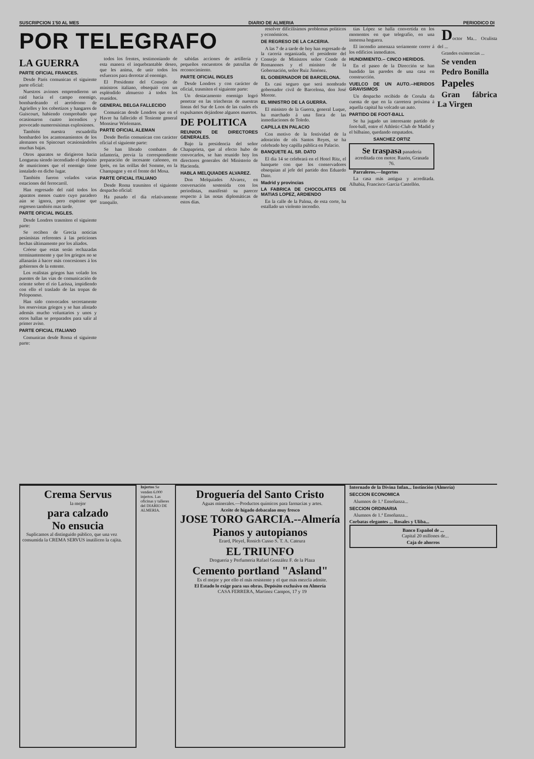SUSCRIPCION 1'50 AL MES DIARIO DE ALMERIA PERIODICO DI
POR TELEGRAFO
LA GUERRA
PARTE OFICIAL FRANCES.
Desde París comunican el siguiente parte oficial:
Nuestros aviones emprendieron un raid hacia el campo enemigo, bombardeando el aeródromo de Agrielles y los cobertizos y hangares de Guiscourt, habiendo comprobado que ocasionaron cuatro incendios y provocado numerosísimas explosiones.
También nuestra escuadrilla bombardeó los acantonamientos de los alemanes en Spincourt ocasionándoles muchas bajas.
Otros aparatos se dirigieron hacia Longueau siendo incendiado el depósito de municiones que el enemigo tiene instalado en dicho lugar.
También fueron volados varias estaciones del ferrocarril.
Han regresado del raid todos los aparatos menos cuatro cuyo paradero aún se ignora, pero espérase que regresen también mas tarde.
PARTE OFICIAL INGLES.
Desde Londres trasmiten el siguiente parte:
Se reciben de Grecia noticias pesimistas referentes á las peticiones hechas últimamente por los aliados.
Créese que estas serán rechazadas terminantemente y que los griegos no se allanarán á hacer más concesiones á los gobiernos de la entente.
Los realistas griegos han volado los puentes de las vías de comunicación de oriente sobre el río Larissa, impidiendo con ello el traslado de las tropas de Peloponeso.
Han sido convocados secretamente los reservistas griegos y se han alistado además mucho voluntarios y unos y otros hallan se preparados para salir al primer aviso.
PARTE OFICIAL ITALIANO
Comunican desde Roma el siguiente parte:
todos los frentes, testimoniando de esta manera el inquebrantable deseo, que les anima, de unir todos los esfuerzos para derrotar al enemigo.
El Presidente del Consejo de ministros italiano, obsequió con un espléndido almuerzo á todos los reunidos.
GENERAL BELGA FALLECIDO
Comunican desde Londres que en el Havre ha fallecido el Teniente general Monsieur Wielemans.
PARTE OFICIAL ALEMAN
Desde Berlín comunican con carácter oficial el siguiente parte:
Se han librado combates de infantería, previa la correspondiente preparación de incesante cañoneo, en Iprés, en las orillas del Somme, en la Champagne y en el frente del Mosa.
PARTE OFICIAL ITALIANO
Desde Roma trasmiten el siguiente despacho oficial:
Ha pasado el día relativamente tranquilo.
sabidas acciones de artillería y pequeños encuentros de patrullas de reconocimiento.
PARTE OFICIAL INGLES
Desde Londres y con carácter de oficial, trasmiten el siguiente parte:
Un destacamento enemigo logró penetrar en las trincheras de nuestras líneas del Sur de Loos de las cuales els expulsamos dejándose algunos muertos.
DE POLITICA
REUNION DE DIRECTORES GENERALES.
Bajo la presidencia del señor Chapaprieta, que al efecto hubo de convocarlos, se han reunido hoy los directores generales del Ministerio de Hacienda.
HABLA MELQUIADES ALVAREZ.
Don Melquiades Alvarez, en conversación sostenida con los periodistas, manifestó su parecer respecto á las notas diplomáticas de estos días.
resolver dificilísimos problemas políticos y económicos.
DE REGRESO DE LA CACERIA.
A las 7 de a tarde de hoy han regresado de la cacería organizada, el presidente del Consejo de Ministros señor Conde de Romanones y el ministro de la Gobernación, señor Ruiz Jiménez.
EL GOBERNADOR DE BARCELONA.
Es casi seguro que será nombrado gobernador civil de Barcelona, don José Morote.
EL MINISTRO DE LA GUERRA.
El ministro de la Guerra, general Luque, ha marchado á una finca de las inmediaciones de Toledo.
CAPILLA EN PALACIO
Con motivo de la festividad de la adoración de ols Santos Reyes, se ha celebrado hoy capilla pública en Palacio.
BANQUETE AL SR. DATO
El día 14 se celebrará en el Hotel Ritz, el banquete con que los conservadores obsequian al jefe del partido don Eduardo Dato.
Madrid y provincias
LA FABRICA DE CHOCOLATES DE MATIAS LOPEZ, ARDIENDO
En la calle de la Palma, de esta corte, ha estallado un violento incendio.
tías López se halla convertida en los momentos en que telegrafío, en una inmensa hoguera.
El incendio amenaza seriamente correr á los edificios inmediatos.
HUNDIMIENTO.-- CINCO HERIDOS.
En el paseo de la Dirección se han hundido las paredes de una casa en construcción.
VUELCO DE UN AUTO.--HERIDOS GRAVISIMOS
Un despacho recibido de Coruña da cuenta de que en la carretera próxima á aquella capital ha volcado un auto.
PARTIDO DE FOOT-BALL
Se ha jugado un interesante partido de foot-ball, entre el Athletic-Club de Madid y el bilbaíno, quedando empatados.
SANCHEZ ORTIZ
Se traspasa panadería acreditada con motor. Razón, Granada 76.
Parraleros.—Ingertos
La casa más antigua y acreditada. Alhabia, Francisco García Castellón.
Doctor Ma... Oculista del ...
Grandes existencias ...
Se venden
Pedro Bonilla
Papeles
Gran fábrica La Virgen
Crema Servus
la mejor
para calzado
No ensucia
Suplicamos al distinguido público, que una vez consumida la CREMA SERVUS inutilicen la cajita.
Injertos Se venden 6.000 injertos. Las oficinas y talleres del DIARIO DE ALMERIA.
Droguería del Santo Cristo
Aguas minerales.—Productos químicos para farmacias y artes.
Aceite de hígado debacalao muy fresco
JOSE TORO GARCIA.--Almería
Pianos y autopianos
Erard, Pleyel, Ronich Cusso S. T. A. Cateura
EL TRIUNFO
Droguería y Perfumería Rafael González F. de la Plaza
Cemento portland "Asland"
Es el mejor y por ello el más resistente y el que más mezcla admite.
El Estado lo exige para sus obras. Depósito exclusivo en Almería
CASA FERRERA, Martínez Campos, 17 y 19
Internado de la Divina Infan... Instinción (Almería)
SECCION ECONOMICA
Alumnos de 1.ª Enseñanza...
SECCION ORDINARIA
Alumnos de 1.ª Enseñanza...
Corbatas elegantes ... Rosales y Uliba...
Banco Español de ...
Capital 20 millones de...
Caja de ahorros